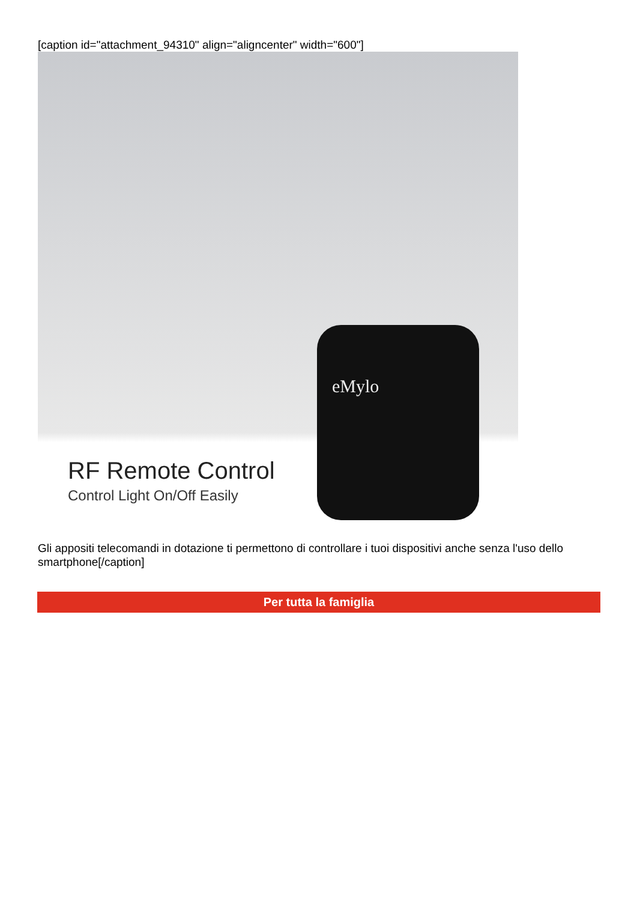[caption id="attachment_94310" align="aligncenter" width="600"]
RF Remote Control
Control Light On/Off Easily
eMylo
Gli appositi telecomandi in dotazione ti permettono di controllare i tuoi dispositivi anche senza l'uso dello smartphone[/caption]
Per tutta la famiglia